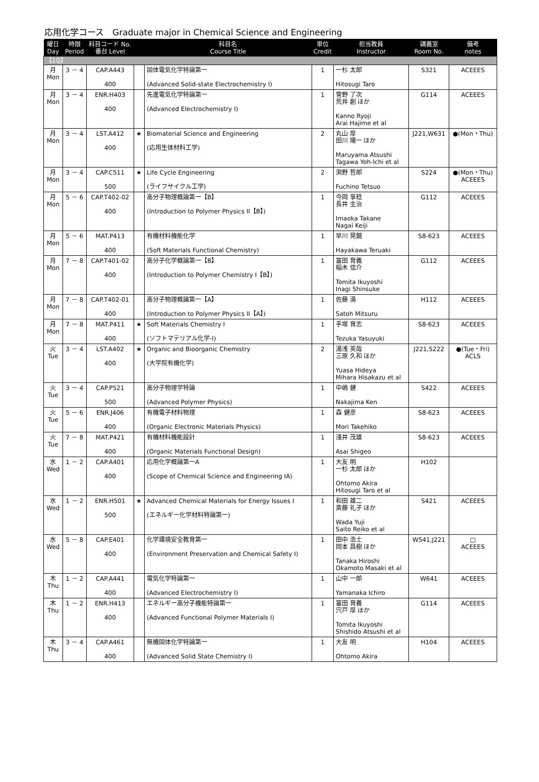応用化学コース　Graduate major in Chemical Science and Engineering
| 曜日 Day | 時限 Period | 科目コード No. 番台 Level | | 科目名 Course Title | 単位 Credit | 担当教員 Instructor | 講義室 Room No. | 備考 notes |
| --- | --- | --- | --- | --- | --- | --- | --- | --- |
| 【1Q】 | | | | | | | | |
| 月 Mon | 3 － 4 | CAP.A443 400 | | 固体電気化学特論第一 (Advanced Solid-state Electrochemistry I) | 1 | 一杉 太郎 Hitosugi Taro | S321 | ACEEES |
| 月 Mon | 3 － 4 | ENR.H403 400 | | 先進電気化学特論第一 (Advanced Electrochemistry I) | 1 | 菅野 了次 荒井 創 ほか Kanno Ryoji Arai Hajime et al | G114 | ACEEES |
| 月 Mon | 3 － 4 | LST.A412 400 | ★ | Biomaterial Science and Engineering (応用生体材料工学) | 2 | 丸山 厚 田川 陽一 ほか Maruyama Atsushi Tagawa Yoh-Ichi et al | J221,W631 | ●(Mon・Thu) |
| 月 Mon | 3 － 4 | CAP.C511 500 | ★ | Life Cycle Engineering (ライフサイクル工学) | 2 | 渕野 哲郎 Fuchino Tetsuo | S224 | ●(Mon・Thu) ACEEES |
| 月 Mon | 5 － 6 | CAP.T402-02 400 | | 高分子物理概論第一【B】 (Introduction to Polymer Physics II【B】) | 1 | 今岡 享稔 長井 圭治 Imaoka Takane Nagai Keiji | G112 | ACEEES |
| 月 Mon | 5 － 6 | MAT.P413 400 | | 有機材料機能化学 (Soft Materials Functional Chemistry) | 1 | 早川 晃鏡 Hayakawa Teruaki | S8-623 | ACEEES |
| 月 Mon | 7 － 8 | CAP.T401-02 400 | | 高分子化学概論第一【B】 (Introduction to Polymer Chemistry I【B】) | 1 | 冨田 育義 稲木 信介 Tomita Ikuyoshi Inagi Shinsuke | G112 | ACEEES |
| 月 Mon | 7 － 8 | CAP.T402-01 400 | | 高分子物理概論第一【A】 (Introduction to Polymer Physics II【A】) | 1 | 佐藤 満 Satoh Mitsuru | H112 | ACEEES |
| 月 Mon | 7 － 8 | MAT.P411 400 | ★ | Soft Materials Chemistry I (ソフトマテリアル化学-I) | 1 | 手塚 育志 Tezuka Yasuyuki | S8-623 | ACEEES |
| 火 Tue | 3 － 4 | LST.A402 400 | ★ | Organic and Bioorganic Chemistry (大学院有機化学) | 2 | 湯浅 英哉 三原 久和 ほか Yuasa Hideya Mihara Hisakazu et al | J221,S222 | ●(Tue・Fri) ACLS |
| 火 Tue | 3 － 4 | CAP.P521 500 | | 高分子物理学特論 (Advanced Polymer Physics) | 1 | 中嶋 健 Nakajima Ken | S422 | ACEEES |
| 火 Tue | 5 － 6 | ENR.J406 400 | | 有機電子材料物理 (Organic Electronic Materials Physics) | 1 | 森 健彦 Mori Takehiko | S8-623 | ACEEES |
| 火 Tue | 7 － 8 | MAT.P421 400 | | 有機材料機能設計 (Organic Materials Functional Design) | 1 | 淺井 茂雄 Asai Shigeo | S8-623 | ACEEES |
| 水 Wed | 1 － 2 | CAP.A401 400 | | 応用化学概論第一A (Scope of Chemical Science and Engineering IA) | 1 | 大友 明 一杉 太郎 ほか Ohtomo Akira Hitosugi Taro et al | H102 | |
| 水 Wed | 1 － 2 | ENR.H501 500 | ★ | Advanced Chemical Materials for Energy Issues I (エネルギー化学材料特論第一) | 1 | 和田 雄二 斎藤 礼子 ほか Wada Yuji Saito Reiko et al | S421 | ACEEES |
| 水 Wed | 5 － 8 | CAP.E401 400 | | 化学環境安全教育第一 (Environment Preservation and Chemical Safety I) | 1 | 田中 浩士 岡本 昌樹 ほか Tanaka Hiroshi Okamoto Masaki et al | W541,J221 | □ ACEEES |
| 木 Thu | 1 － 2 | CAP.A441 400 | | 電気化学特論第一 (Advanced Electrochemistry I) | 1 | 山中 一郎 Yamanaka Ichiro | W641 | ACEEES |
| 木 Thu | 1 － 2 | ENR.H413 400 | | エネルギー高分子機能特論第一 (Advanced Functional Polymer Materials I) | 1 | 冨田 育義 宍戸 厚 ほか Tomita Ikuyoshi Shishido Atsushi et al | G114 | ACEEES |
| 木 Thu | 3 － 4 | CAP.A461 400 | | 無機固体化学特論第一 (Advanced Solid State Chemistry I) | 1 | 大友 明 Ohtomo Akira | H104 | ACEEES |